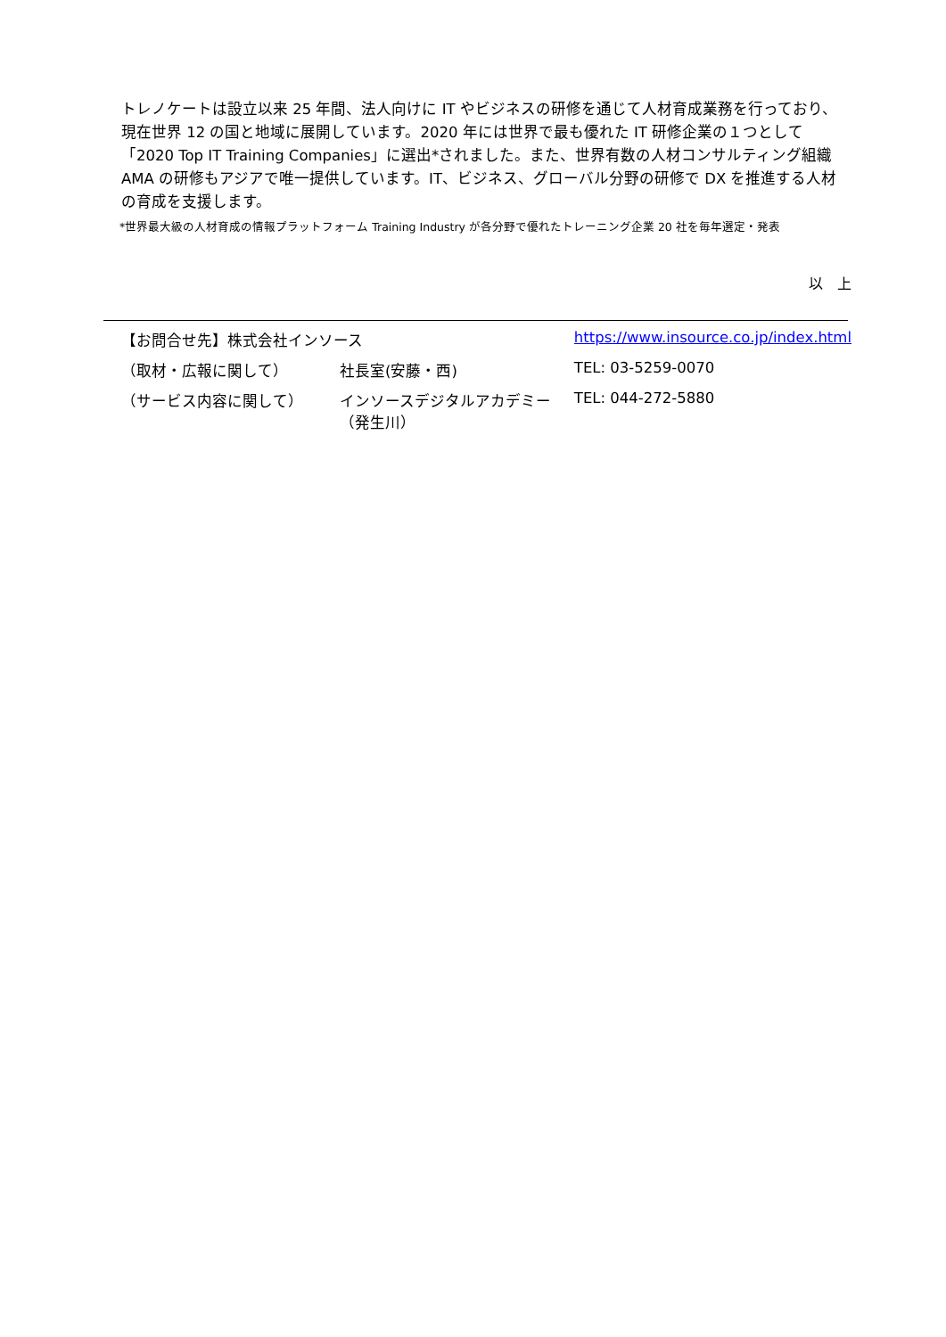トレノケートは設立以来 25 年間、法人向けに IT やビジネスの研修を通じて人材育成業務を行っており、現在世界 12 の国と地域に展開しています。2020 年には世界で最も優れた IT 研修企業の１つとして「2020 Top IT Training Companies」に選出*されました。また、世界有数の人材コンサルティング組織 AMA の研修もアジアで唯一提供しています。IT、ビジネス、グローバル分野の研修で DX を推進する人材の育成を支援します。
*世界最大級の人材育成の情報プラットフォーム Training Industry が各分野で優れたトレーニング企業 20 社を毎年選定・発表
以　上
| 【お問合せ先】株式会社インソース | | https://www.insource.co.jp/index.html | |
| （取材・広報に関して） | 社長室(安藤・西) | | TEL: 03-5259-0070 |
| （サービス内容に関して） | インソースデジタルアカデミー（発生川） | | TEL: 044-272-5880 |